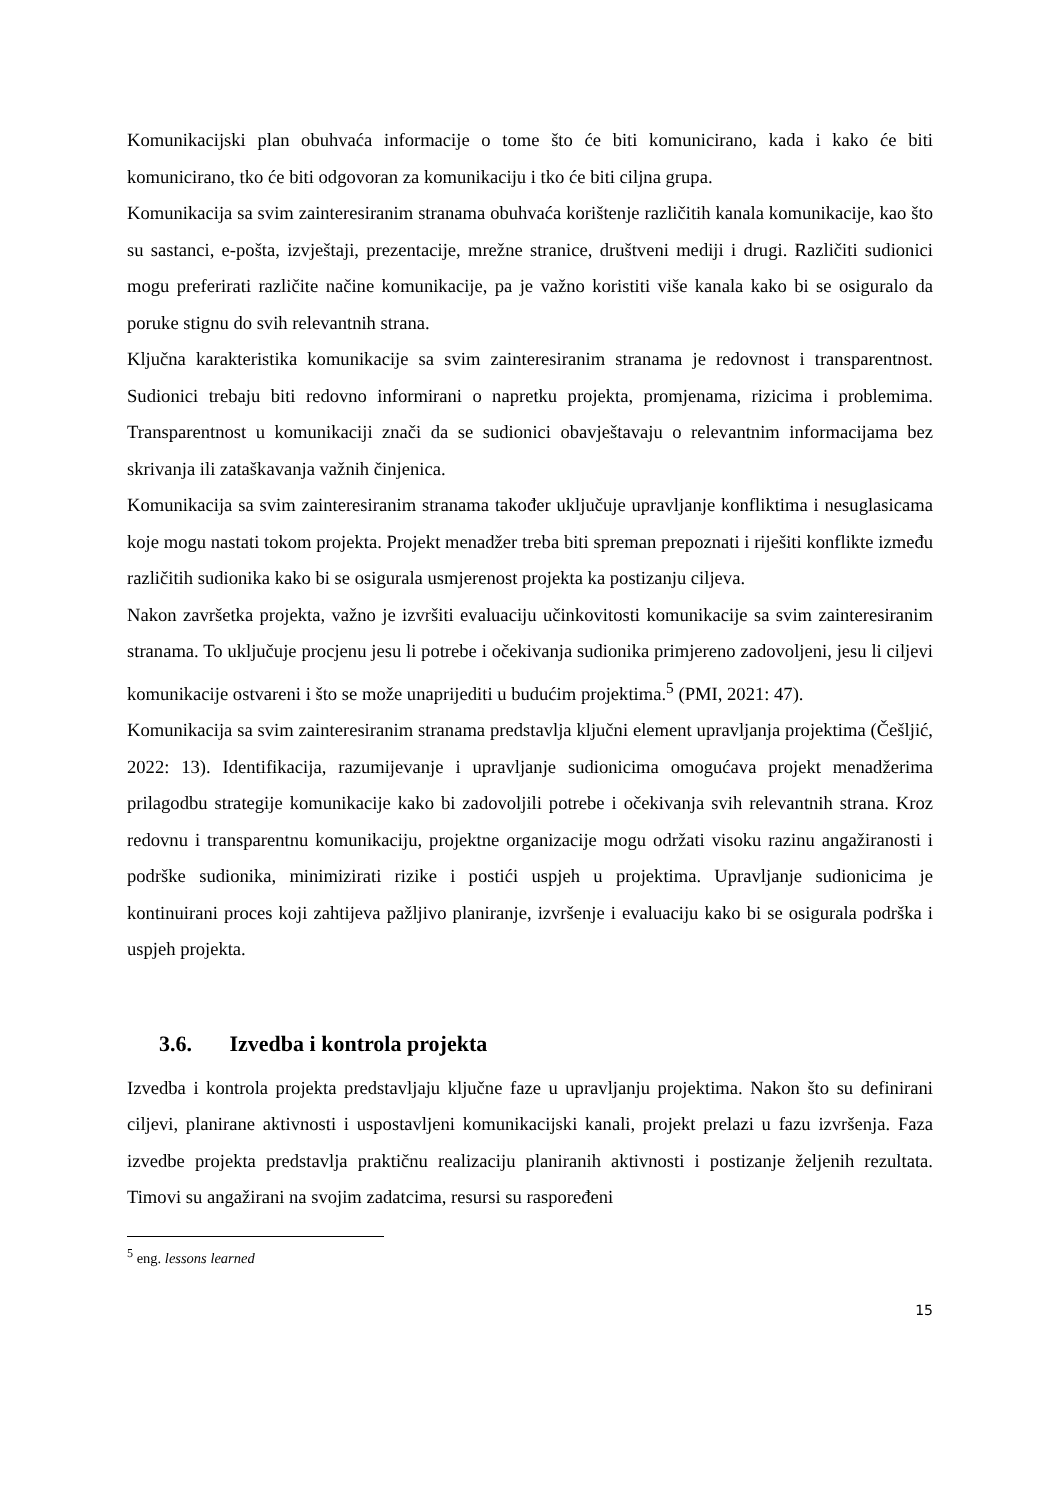Komunikacijski plan obuhvaća informacije o tome što će biti komunicirano, kada i kako će biti komunicirano, tko će biti odgovoran za komunikaciju i tko će biti ciljna grupa.
Komunikacija sa svim zainteresiranim stranama obuhvaća korištenje različitih kanala komunikacije, kao što su sastanci, e-pošta, izvještaji, prezentacije, mrežne stranice, društveni mediji i drugi. Različiti sudionici mogu preferirati različite načine komunikacije, pa je važno koristiti više kanala kako bi se osiguralo da poruke stignu do svih relevantnih strana.
Ključna karakteristika komunikacije sa svim zainteresiranim stranama je redovnost i transparentnost. Sudionici trebaju biti redovno informirani o napretku projekta, promjenama, rizicima i problemima. Transparentnost u komunikaciji znači da se sudionici obavještavaju o relevantnim informacijama bez skrivanja ili zataškavanja važnih činjenica.
Komunikacija sa svim zainteresiranim stranama također uključuje upravljanje konfliktima i nesuglasicama koje mogu nastati tokom projekta. Projekt menadžer treba biti spreman prepoznati i riješiti konflikte između različitih sudionika kako bi se osigurala usmjerenost projekta ka postizanju ciljeva.
Nakon završetka projekta, važno je izvršiti evaluaciju učinkovitosti komunikacije sa svim zainteresiranim stranama. To uključuje procjenu jesu li potrebe i očekivanja sudionika primjereno zadovoljeni, jesu li ciljevi komunikacije ostvareni i što se može unaprijediti u budućim projektima.<sup>5</sup> (PMI, 2021: 47).
Komunikacija sa svim zainteresiranim stranama predstavlja ključni element upravljanja projektima (Češljić, 2022: 13). Identifikacija, razumijevanje i upravljanje sudionicima omogućava projekt menadžerima prilagodbu strategije komunikacije kako bi zadovoljili potrebe i očekivanja svih relevantnih strana. Kroz redovnu i transparentnu komunikaciju, projektne organizacije mogu održati visoku razinu angažiranosti i podrške sudionika, minimizirati rizike i postići uspjeh u projektima. Upravljanje sudionicima je kontinuirani proces koji zahtijeva pažljivo planiranje, izvršenje i evaluaciju kako bi se osigurala podrška i uspjeh projekta.
3.6. Izvedba i kontrola projekta
Izvedba i kontrola projekta predstavljaju ključne faze u upravljanju projektima. Nakon što su definirani ciljevi, planirane aktivnosti i uspostavljeni komunikacijski kanali, projekt prelazi u fazu izvršenja. Faza izvedbe projekta predstavlja praktičnu realizaciju planiranih aktivnosti i postizanje željenih rezultata. Timovi su angažirani na svojim zadatcima, resursi su raspoređeni
<sup>5</sup> eng. lessons learned
15